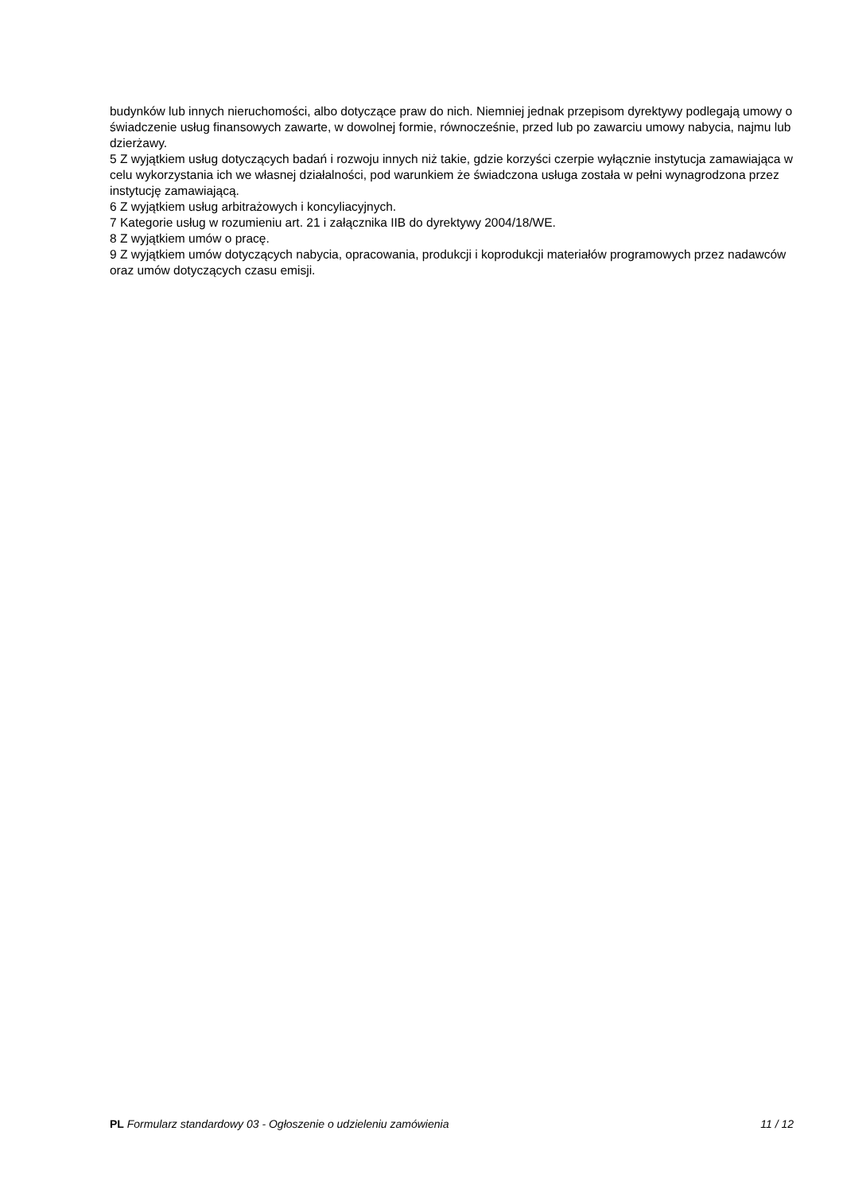budynków lub innych nieruchomości, albo dotyczące praw do nich. Niemniej jednak przepisom dyrektywy podlegają umowy o świadczenie usług finansowych zawarte, w dowolnej formie, równocześnie, przed lub po zawarciu umowy nabycia, najmu lub dzierżawy.
5 Z wyjątkiem usług dotyczących badań i rozwoju innych niż takie, gdzie korzyści czerpie wyłącznie instytucja zamawiająca w celu wykorzystania ich we własnej działalności, pod warunkiem że świadczona usługa została w pełni wynagrodzona przez instytucję zamawiającą.
6 Z wyjątkiem usług arbitrażowych i koncyliacyjnych.
7 Kategorie usług w rozumieniu art. 21 i załącznika IIB do dyrektywy 2004/18/WE.
8 Z wyjątkiem umów o pracę.
9 Z wyjątkiem umów dotyczących nabycia, opracowania, produkcji i koprodukcji materiałów programowych przez nadawców oraz umów dotyczących czasu emisji.
PL Formularz standardowy 03 - Ogłoszenie o udzieleniu zamówienia 11 / 12